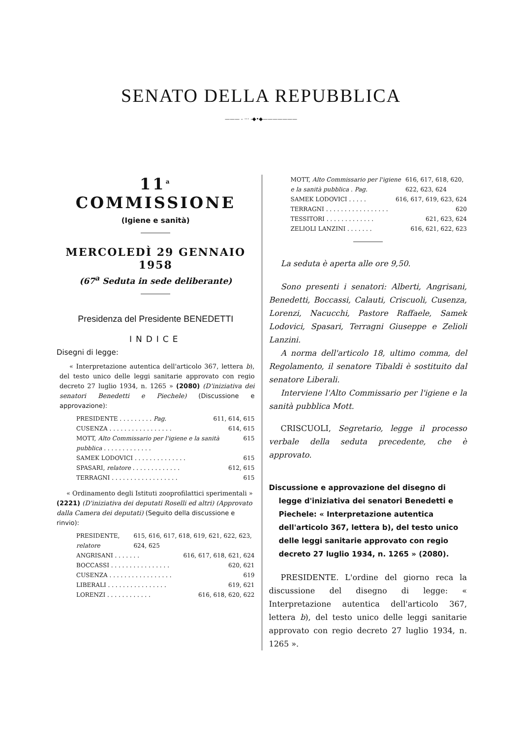SENATO DELLA REPUBBLICA
——— - ··· -◆•◆———————
11<sup>a</sup> COMMISSIONE
(Igiene e sanità)
MERCOLEDÌ 29 GENNAIO 1958
(67<sup>a</sup> Seduta in sede deliberante)
Presidenza del Presidente BENEDETTI
INDICE
Disegni di legge:
« Interpretazione autentica dell'articolo 367, lettera b), del testo unico delle leggi sanitarie approvato con regio decreto 27 luglio 1934, n. 1265 » (2080) (D'iniziativa dei senatori Benedetti e Piechele) (Discussione e approvazione):
PRESIDENTE . . . . . . . . . Pag. 611, 614, 615
CUSENZA . . . . . . . . . . . . . . . . . 614, 615
MOTT, Alto Commissario per l'igiene e la sanità pubblica . . . . . . . . . . . . . 615
SAMEK LODOVICI . . . . . . . . . . . . . . 615
SPASARI, relatore . . . . . . . . . . . . . 612, 615
TERRAGNI . . . . . . . . . . . . . . . . . . 615
« Ordinamento degli Istituti zooprofilattici sperimentali » (2221) (D'iniziativa dei deputati Roselli ed altri) (Approvato dalla Camera dei deputati) (Seguito della discussione e rinvio):
PRESIDENTE, relatore 615, 616, 617, 618, 619, 621, 622, 623, 624, 625
ANGRISANI . . . . . . . 616, 617, 618, 621, 624
BOCCASSI . . . . . . . . . . . . . . . . 620, 621
CUSENZA . . . . . . . . . . . . . . . . . 619
LIBERALI . . . . . . . . . . . . . . . . 619, 621
LORENZI . . . . . . . . . . . . 616, 618, 620, 622
MOTT, Alto Commissario per l'igiene e la sanità pubblica . Pag. 616, 617, 618, 620, 622, 623, 624
SAMEK LODOVICI . . . . . 616, 617, 619, 623, 624
TERRAGNI . . . . . . . . . . . . . . . . . 620
TESSITORI . . . . . . . . . . . . . 621, 623, 624
ZELIOLI LANZINI . . . . . . . 616, 621, 622, 623
La seduta è aperta alle ore 9,50.
Sono presenti i senatori: Alberti, Angrisani, Benedetti, Boccassi, Calauti, Criscuoli, Cusenza, Lorenzi, Nacucchi, Pastore Raffaele, Samek Lodovici, Spasari, Terragni Giuseppe e Zelioli Lanzini.
A norma dell'articolo 18, ultimo comma, del Regolamento, il senatore Tibaldi è sostituito dal senatore Liberali.
Interviene l'Alto Commissario per l'igiene e la sanità pubblica Mott.
CRISCUOLI, Segretario, legge il processo verbale della seduta precedente, che è approvato.
Discussione e approvazione del disegno di legge d'iniziativa dei senatori Benedetti e Piechele: « Interpretazione autentica dell'articolo 367, lettera b), del testo unico delle leggi sanitarie approvato con regio decreto 27 luglio 1934, n. 1265 » (2080).
PRESIDENTE. L'ordine del giorno reca la discussione del disegno di legge: « Interpretazione autentica dell'articolo 367, lettera b), del testo unico delle leggi sanitarie approvato con regio decreto 27 luglio 1934, n. 1265 ».